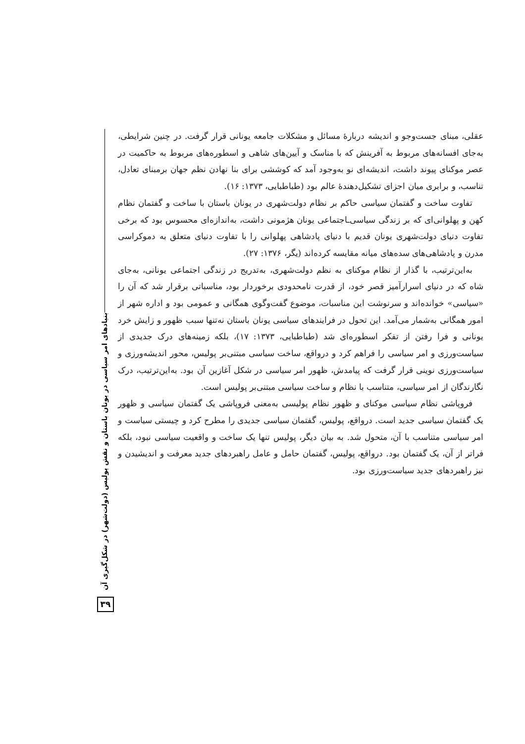بنیادهای امر سیاسی در یونان باستان و نقش پولیس (دولت‌شهر) در شکل‌گیری آن
۳۹
عقلی، مبنای جست‌وجو و اندیشه دربارهٔ مسائل و مشکلات جامعه یونانی قرار گرفت. در چنین شرایطی، به‌جای افسانه‌های مربوط به آفرینش که با مناسک و آیین‌های شاهی و اسطوره‌های مربوط به حاکمیت در عصر موکنای پیوند داشت، اندیشه‌ای نو به‌وجود آمد که کوششی برای بنا نهادن نظم جهان برمبنای تعادل، تناسب، و برابری میان اجزای تشکیل‌دهندهٔ عالم بود (طباطبایی، ۱۳۷۳: ۱۶).
تفاوت ساخت و گفتمان سیاسی حاکم بر نظام دولت‌شهری در یونان باستان با ساخت و گفتمان نظام کهن و پهلوانی‌ای که بر زندگی سیاسی‌ـاجتماعی یونان هژمونی داشت، به‌اندازه‌ای محسوس بود که برخی تفاوت دنیای دولت‌شهری یونان قدیم با دنیای پادشاهی پهلوانی را با تفاوت دنیای متعلق به دموکراسی مدرن و پادشاهی‌های سده‌های میانه مقایسه کرده‌اند (یگر، ۱۳۷۶: ۲۷).
به‌این‌ترتیب، با گذار از نظام موکنای به نظم دولت‌شهری، به‌تدریج در زندگی اجتماعی یونانی، به‌جای شاه که در دنیای اسرارآمیز قصر خود، از قدرت نامحدودی برخوردار بود، مناسباتی برقرار شد که آن را «سیاسی» خوانده‌اند و سرنوشت این مناسبات، موضوع گفت‌وگوی همگانی و عمومی بود و اداره شهر از امور همگانی به‌شمار می‌آمد. این تحول در فرایندهای سیاسی یونان باستان نه‌تنها سبب ظهور و زایش خرد یونانی و فرا رفتن از تفکر اسطوره‌ای شد (طباطبایی، ۱۳۷۳: ۱۷)، بلکه زمینه‌های درک جدیدی از سیاست‌ورزی و امر سیاسی را فراهم کرد و درواقع، ساخت سیاسی مبتنی‌بر پولیس، محور اندیشه‌ورزی و سیاست‌ورزی نوینی قرار گرفت که پیامدش، ظهور امر سیاسی در شکل آغازین آن بود. به‌این‌ترتیب، درک نگارندگان از امر سیاسی، متناسب با نظام و ساخت سیاسی مبتنی‌بر پولیس است.
فروپاشی نظام سیاسی موکنای و ظهور نظام پولیسی به‌معنی فروپاشی یک گفتمان سیاسی و ظهور یک گفتمان سیاسی جدید است. درواقع، پولیس، گفتمان سیاسی جدیدی را مطرح کرد و چیستی سیاست و امر سیاسی متناسب با آن، متحول شد. به بیان دیگر، پولیس تنها یک ساخت و واقعیت سیاسی نبود، بلکه فراتر از آن، یک گفتمان بود. درواقع، پولیس، گفتمان حامل و عامل راهبردهای جدید معرفت و اندیشیدن و نیز راهبردهای جدید سیاست‌ورزی بود.